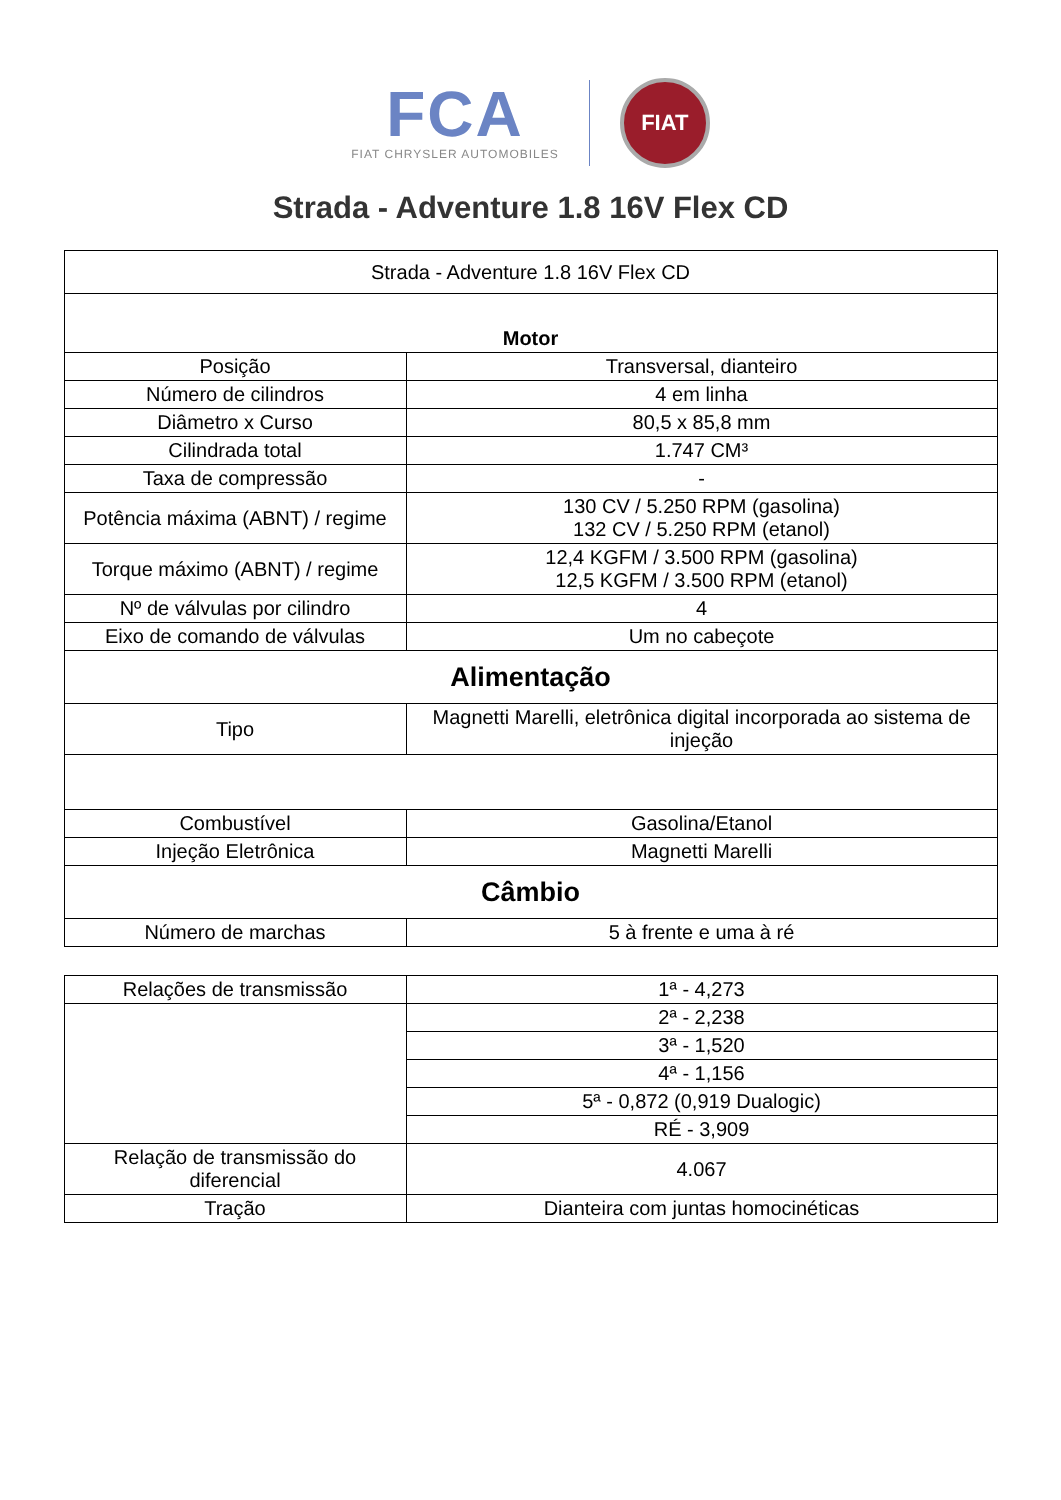FCA
FIAT CHRYSLER AUTOMOBILES
FIAT
Strada - Adventure 1.8 16V Flex CD
| Strada - Adventure 1.8 16V Flex CD | |
| Motor | |
| Posição | Transversal, dianteiro |
| Número de cilindros | 4 em linha |
| Diâmetro x Curso | 80,5 x 85,8 mm |
| Cilindrada total | 1.747 CM³ |
| Taxa de compressão | - |
| Potência máxima (ABNT) / regime | 130 CV / 5.250 RPM (gasolina) 132 CV / 5.250 RPM (etanol) |
| Torque máximo (ABNT) / regime | 12,4 KGFM / 3.500 RPM (gasolina) 12,5 KGFM / 3.500 RPM (etanol) |
| Nº de válvulas por cilindro | 4 |
| Eixo de comando de válvulas | Um no cabeçote |
| Alimentação | |
| Tipo | Magnetti Marelli, eletrônica digital incorporada ao sistema de injeção |
| Combustível | Gasolina/Etanol |
| Injeção Eletrônica | Magnetti Marelli |
| Câmbio | |
| Número de marchas | 5 à frente e uma à ré |
| Relações de transmissão | 1ª - 4,273 |
| | 2ª - 2,238 |
| | 3ª - 1,520 |
| | 4ª - 1,156 |
| | 5ª - 0,872 (0,919 Dualogic) |
| | RÉ - 3,909 |
| Relação de transmissão do diferencial | 4.067 |
| Tração | Dianteira com juntas homocinéticas |